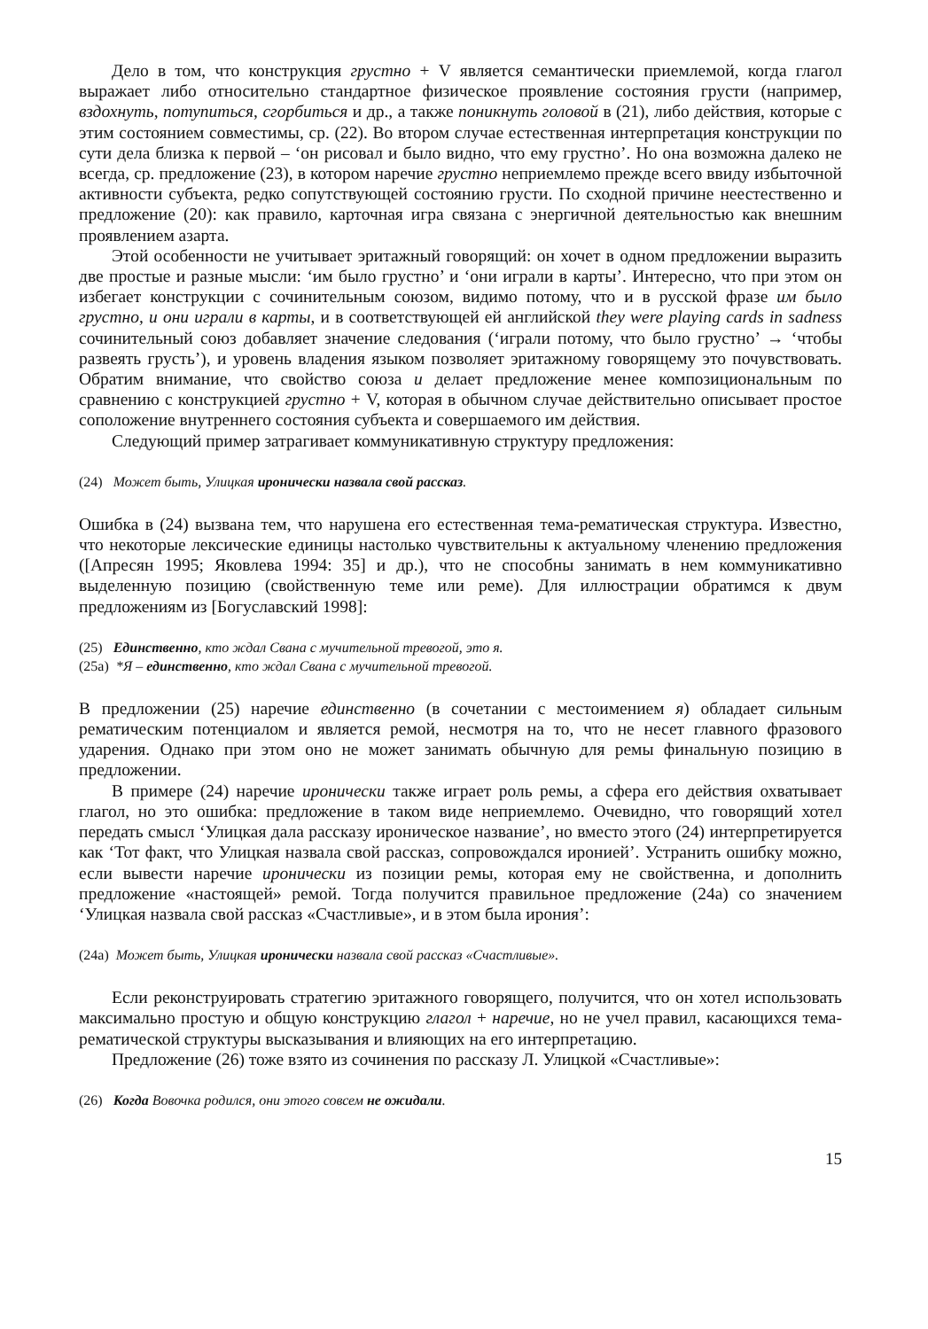Дело в том, что конструкция грустно + V является семантически приемлемой, когда глагол выражает либо относительно стандартное физическое проявление состояния грусти (например, вздохнуть, потупиться, сгорбиться и др., а также поникнуть головой в (21), либо действия, которые с этим состоянием совместимы, ср. (22). Во втором случае естественная интерпретация конструкции по сути дела близка к первой – ‘он рисовал и было видно, что ему грустно’. Но она возможна далеко не всегда, ср. предложение (23), в котором наречие грустно неприемлемо прежде всего ввиду избыточной активности субъекта, редко сопутствующей состоянию грусти. По сходной причине неестественно и предложение (20): как правило, карточная игра связана с энергичной деятельностью как внешним проявлением азарта.
Этой особенности не учитывает эритажный говорящий: он хочет в одном предложении выразить две простые и разные мысли: ‘им было грустно’ и ‘они играли в карты’. Интересно, что при этом он избегает конструкции с сочинительным союзом, видимо потому, что и в русской фразе им было грустно, и они играли в карты, и в соответствующей ей английской they were playing cards in sadness сочинительный союз добавляет значение следования (‘играли потому, что было грустно’ → ‘чтобы развеять грусть’), и уровень владения языком позволяет эритажному говорящему это почувствовать. Обратим внимание, что свойство союза и делает предложение менее композициональным по сравнению с конструкцией грустно + V, которая в обычном случае действительно описывает простое соположение внутреннего состояния субъекта и совершаемого им действия.
Следующий пример затрагивает коммуникативную структуру предложения:
(24) Может быть, Улицкая иронически назвала свой рассказ.
Ошибка в (24) вызвана тем, что нарушена его естественная тема-рематическая структура. Известно, что некоторые лексические единицы настолько чувствительны к актуальному членению предложения ([Апресян 1995; Яковлева 1994: 35] и др.), что не способны занимать в нем коммуникативно выделенную позицию (свойственную теме или реме). Для иллюстрации обратимся к двум предложениям из [Богуславский 1998]:
(25) Единственно, кто ждал Свана с мучительной тревогой, это я.
(25а) *Я – единственно, кто ждал Свана с мучительной тревогой.
В предложении (25) наречие единственно (в сочетании с местоимением я) обладает сильным рематическим потенциалом и является ремой, несмотря на то, что не несет главного фразового ударения. Однако при этом оно не может занимать обычную для ремы финальную позицию в предложении.
В примере (24) наречие иронически также играет роль ремы, а сфера его действия охватывает глагол, но это ошибка: предложение в таком виде неприемлемо. Очевидно, что говорящий хотел передать смысл ‘Улицкая дала рассказу ироническое название’, но вместо этого (24) интерпретируется как ‘Тот факт, что Улицкая назвала свой рассказ, сопровождался иронией’. Устранить ошибку можно, если вывести наречие иронически из позиции ремы, которая ему не свойственна, и дополнить предложение «настоящей» ремой. Тогда получится правильное предложение (24а) со значением ‘Улицкая назвала свой рассказ «Счастливые», и в этом была ирония’:
(24а) Может быть, Улицкая иронически назвала свой рассказ «Счастливые».
Если реконструировать стратегию эритажного говорящего, получится, что он хотел использовать максимально простую и общую конструкцию глагол + наречие, но не учел правил, касающихся тема-рематической структуры высказывания и влияющих на его интерпретацию.
Предложение (26) тоже взято из сочинения по рассказу Л. Улицкой «Счастливые»:
(26) Когда Вовочка родился, они этого совсем не ожидали.
15